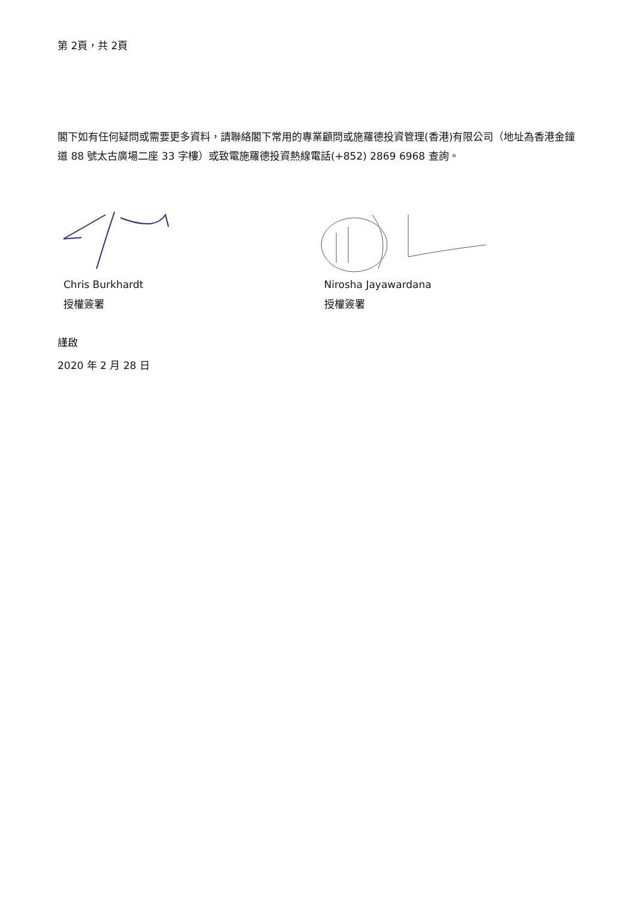第 2頁，共 2頁
閣下如有任何疑問或需要更多資料，請聯絡閣下常用的專業顧問或施羅德投資管理(香港)有限公司（地址為香港金鐘道 88 號太古廣場二座 33 字樓）或致電施羅德投資熱線電話(+852) 2869 6968 查詢。
Chris Burkhardt
授權簽署
Nirosha Jayawardana
授權簽署
謹啟
2020 年 2 月 28 日